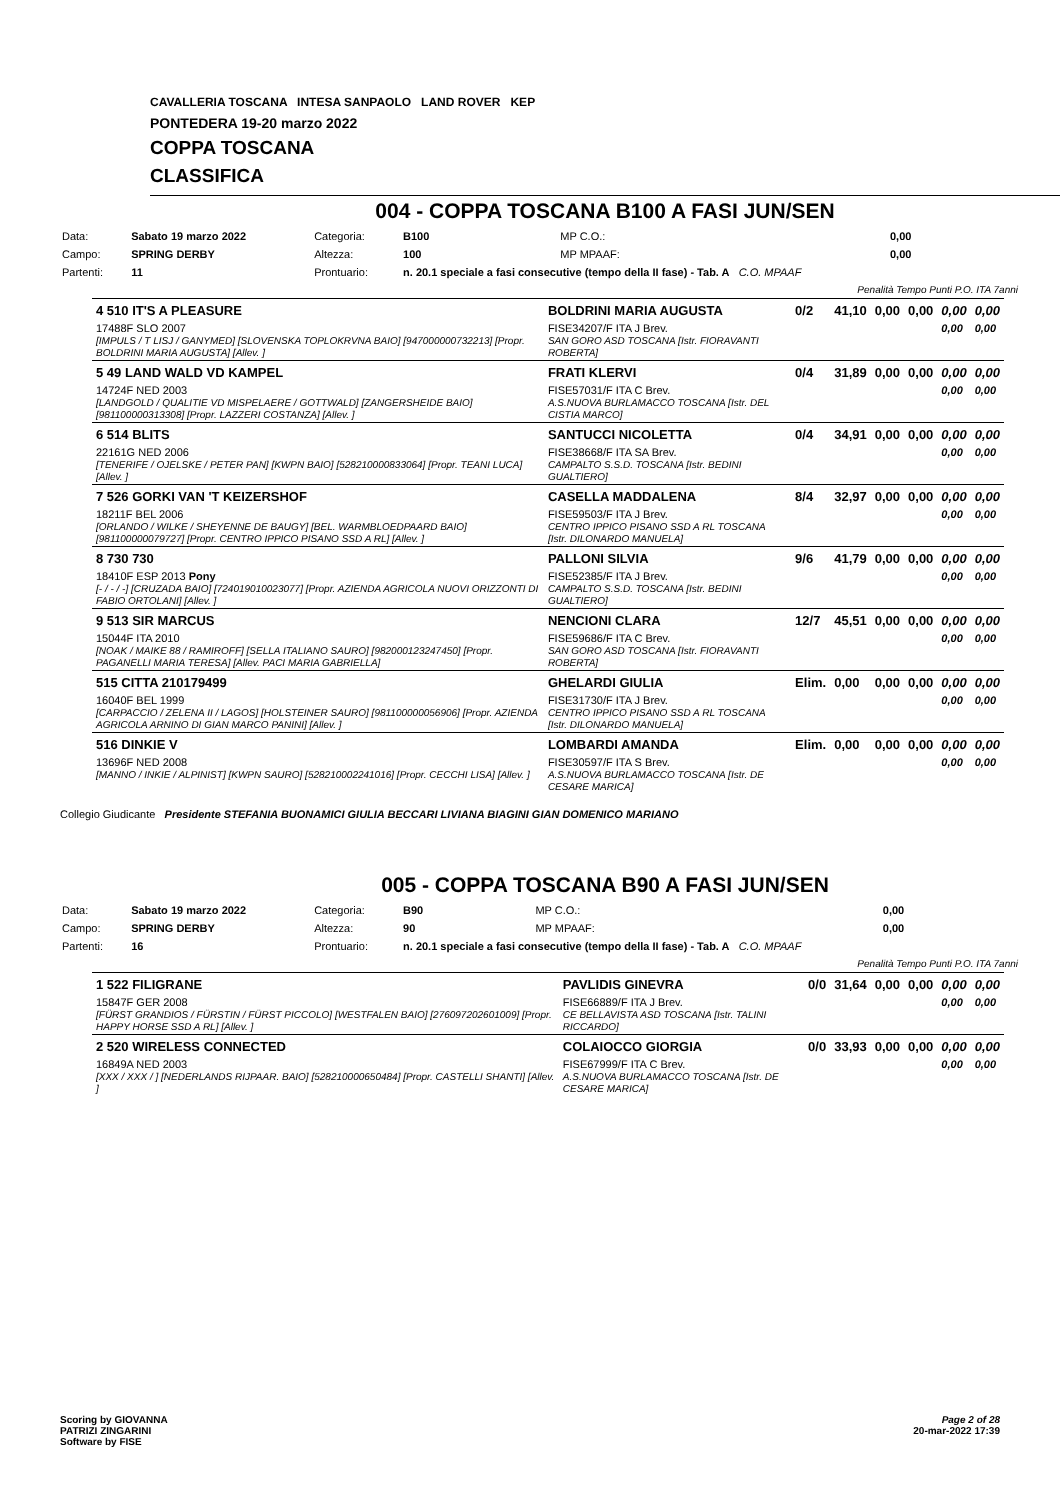CAVALLERIA TOSCANA INTESA SANPAOLO LAND ROVER KEP
PONTEDERA 19-20 marzo 2022
COPPA TOSCANA
CLASSIFICA
004 - COPPA TOSCANA B100 A FASI JUN/SEN
| Data: | Sabato 19 marzo 2022 | Categoria: | B100 | MP C.O.: | 0,00 |
| Campo: | SPRING DERBY | Altezza: | 100 | MP MPAAF: | 0,00 |
| Partenti: | 11 | Prontuario: | n. 20.1 speciale a fasi consecutive (tempo della II fase) - Tab. A C.O. MPAAF | | |
| Penalità Tempo Punti P.O. ITA 7anni | | | | | |
| 4 510 IT'S A PLEASURE | BOLDRINI MARIA AUGUSTA | 0/2 | 41,10 | 0,00 | 0,00 | 0,00 | 0,00 |
| 17488F SLO 2007 [IMPULS / T LISJ / GANYMED] [SLOVENSKA TOPLOKRVNA BAIO] [947000000732213] [Propr. BOLDRINI MARIA AUGUSTA] [Allev. ] | FISE34207/F ITA J Brev. SAN GORO ASD TOSCANA [Istr. FIORAVANTI ROBERTA] | | | | | 0,00 | 0,00 |
| 5 49 LAND WALD VD KAMPEL | FRATI KLERVI | 0/4 | 31,89 | 0,00 | 0,00 | 0,00 | 0,00 |
| 14724F NED 2003 [LANDGOLD / QUALITIE VD MISPELAERE / GOTTWALD] [ZANGERSHEIDE BAIO] [981100000313308] [Propr. LAZZERI COSTANZA] [Allev. ] | FISE57031/F ITA C Brev. A.S.NUOVA BURLAMACCO TOSCANA [Istr. DEL CISTIA MARCO] | | | | | 0,00 | 0,00 |
| 6 514 BLITS | SANTUCCI NICOLETTA | 0/4 | 34,91 | 0,00 | 0,00 | 0,00 | 0,00 |
| 22161G NED 2006 [TENERIFE / OJELSKE / PETER PAN] [KWPN BAIO] [528210000833064] [Propr. TEANI LUCA] [Allev. ] | FISE38668/F ITA SA Brev. CAMPALTO S.S.D. TOSCANA [Istr. BEDINI GUALTIERO] | | | | | 0,00 | 0,00 |
| 7 526 GORKI VAN 'T KEIZERSHOF | CASELLA MADDALENA | 8/4 | 32,97 | 0,00 | 0,00 | 0,00 | 0,00 |
| 18211F BEL 2006 [ORLANDO / WILKE / SHEYENNE DE BAUGY] [BEL. WARMBLOEDPAARD BAIO] [981100000079727] [Propr. CENTRO IPPICO PISANO SSD A RL] [Allev. ] | FISE59503/F ITA J Brev. CENTRO IPPICO PISANO SSD A RL TOSCANA [Istr. DILONARDO MANUELA] | | | | | 0,00 | 0,00 |
| 8 730 730 | PALLONI SILVIA | 9/6 | 41,79 | 0,00 | 0,00 | 0,00 | 0,00 |
| 18410F ESP 2013 Pony [- / - / -] [CRUZADA BAIO] [724019010023077] [Propr. AZIENDA AGRICOLA NUOVI ORIZZONTI DI FABIO ORTOLANI] [Allev. ] | FISE52385/F ITA J Brev. CAMPALTO S.S.D. TOSCANA [Istr. BEDINI GUALTIERO] | | | | | 0,00 | 0,00 |
| 9 513 SIR MARCUS | NENCIONI CLARA | 12/7 | 45,51 | 0,00 | 0,00 | 0,00 | 0,00 |
| 15044F ITA 2010 [NOAK / MAIKE 88 / RAMIROFF] [SELLA ITALIANO SAURO] [982000123247450] [Propr. PAGANELLI MARIA TERESA] [Allev. PACI MARIA GABRIELLA] | FISE59686/F ITA C Brev. SAN GORO ASD TOSCANA [Istr. FIORAVANTI ROBERTA] | | | | | 0,00 | 0,00 |
| 515 CITTA 210179499 | GHELARDI GIULIA | Elim. | 0,00 | 0,00 | 0,00 | 0,00 | 0,00 |
| 16040F BEL 1999 [CARPACCIO / ZELENA II / LAGOS] [HOLSTEINER SAURO] [981100000056906] [Propr. AZIENDA AGRICOLA ARNINO DI GIAN MARCO PANINI] [Allev. ] | FISE31730/F ITA J Brev. CENTRO IPPICO PISANO SSD A RL TOSCANA [Istr. DILONARDO MANUELA] | | | | | 0,00 | 0,00 |
| 516 DINKIE V | LOMBARDI AMANDA | Elim. | 0,00 | 0,00 | 0,00 | 0,00 | 0,00 |
| 13696F NED 2008 [MANNO / INKIE / ALPINIST] [KWPN SAURO] [528210002241016] [Propr. CECCHI LISA] [Allev. ] | FISE30597/F ITA S Brev. A.S.NUOVA BURLAMACCO TOSCANA [Istr. DE CESARE MARICA] | | | | | 0,00 | 0,00 |
Collegio Giudicante Presidente STEFANIA BUONAMICI GIULIA BECCARI LIVIANA BIAGINI GIAN DOMENICO MARIANO
005 - COPPA TOSCANA B90 A FASI JUN/SEN
| Data: | Sabato 19 marzo 2022 | Categoria: | B90 | MP C.O.: | 0,00 |
| Campo: | SPRING DERBY | Altezza: | 90 | MP MPAAF: | 0,00 |
| Partenti: | 16 | Prontuario: | n. 20.1 speciale a fasi consecutive (tempo della II fase) - Tab. A C.O. MPAAF | | |
| Penalità Tempo Punti P.O. ITA 7anni | | | | | |
| 1 522 FILIGRANE | PAVLIDIS GINEVRA | 0/0 | 31,64 | 0,00 | 0,00 | 0,00 | 0,00 |
| 15847F GER 2008 [FÜRST GRANDIOS / FÜRSTIN / FÜRST PICCOLO] [WESTFALEN BAIO] [276097202601009] [Propr. HAPPY HORSE SSD A RL] [Allev. ] | FISE66889/F ITA J Brev. CE BELLAVISTA ASD TOSCANA [Istr. TALINI RICCARDO] | | | | | 0,00 | 0,00 |
| 2 520 WIRELESS CONNECTED | COLAIOCCO GIORGIA | 0/0 | 33,93 | 0,00 | 0,00 | 0,00 | 0,00 |
| 16849A NED 2003 [XXX / XXX / ] [NEDERLANDS RIJPAAR. BAIO] [528210000650484] [Propr. CASTELLI SHANTI] [Allev. ] | FISE67999/F ITA C Brev. A.S.NUOVA BURLAMACCO TOSCANA [Istr. DE CESARE MARICA] | | | | | 0,00 | 0,00 |
Scoring by GIOVANNA
PATRIZI ZINGARINI
Software by FISE
Page 2 of 28
20-mar-2022 17:39